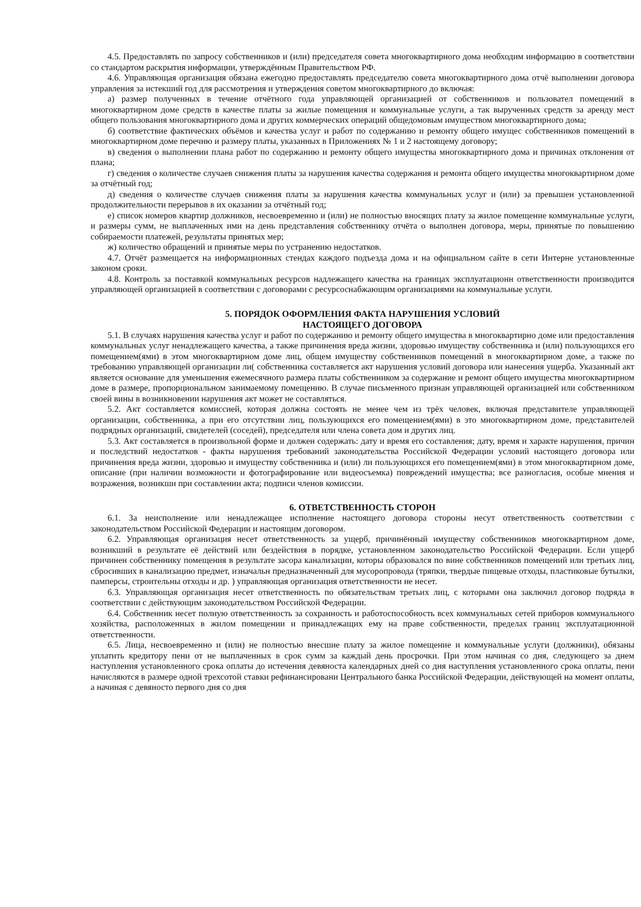4.5. Предоставлять по запросу собственников и (или) председателя совета многоквартирного дома необходим информацию в соответствии со стандартом раскрытия информации, утверждённым Правительством РФ.
4.6. Управляющая организация обязана ежегодно предоставлять председателю совета многоквартирного дома отчё выполнении договора управления за истекший год для рассмотрения и утверждения советом многоквартирного до включая:
а) размер полученных в течение отчётного года управляющей организацией от собственников и пользовател помещений в многоквартирном доме средств в качестве платы за жилые помещения и коммунальные услуги, а так вырученных средств за аренду мест общего пользования многоквартирного дома и других коммерческих операций общедомовым имуществом многоквартирного дома;
б) соответствие фактических объёмов и качества услуг и работ по содержанию и ремонту общего имущес собственников помещений в многоквартирном доме перечню и размеру платы, указанных в Приложениях № 1 и 2 настоящему договору;
в) сведения о выполнении плана работ по содержанию и ремонту общего имущества многоквартирного дома и причинах отклонения от плана;
г) сведения о количестве случаев снижения платы за нарушения качества содержания и ремонта общего имущества многоквартирном доме за отчётный год;
д) сведения о количестве случаев снижения платы за нарушения качества коммунальных услуг и (или) за превышен установленной продолжительности перерывов в их оказании за отчётный год;
е) список номеров квартир должников, несвоевременно и (или) не полностью вносящих плату за жилое помещение коммунальные услуги, и размеры сумм, не выплаченных ими на день представления собственнику отчёта о выполнен договора, меры, принятые по повышению собираемости платежей, результаты принятых мер;
ж) количество обращений и принятые меры по устранению недостатков.
4.7. Отчёт размещается на информационных стендах каждого подъезда дома и на официальном сайте в сети Интерне установленные законом сроки.
4.8. Контроль за поставкой коммунальных ресурсов надлежащего качества на границах эксплуатационн ответственности производится управляющей организацией в соответствии с договорами с ресурсоснабжающим организациями на коммунальные услуги.
5. ПОРЯДОК ОФОРМЛЕНИЯ ФАКТА НАРУШЕНИЯ УСЛОВИЙ
НАСТОЯЩЕГО ДОГОВОРА
5.1. В случаях нарушения качества услуг и работ по содержанию и ремонту общего имущества в многоквартирно доме или предоставления коммунальных услуг ненадлежащего качества, а также причинения вреда жизни, здоровью имуществу собственника и (или) пользующихся его помещением(ями) в этом многоквартирном доме лиц, общем имуществу собственников помещений в многоквартирном доме, а также по требованию управляющей организации ли( собственника составляется акт нарушения условий договора или нанесения ущерба. Указанный акт является основание для уменьшения ежемесячного размера платы собственником за содержание и ремонт общего имущества многоквартирном доме в размере, пропорциональном занимаемому помещению. В случае письменного признан управляющей организацией или собственником своей вины в возникновении нарушения акт может не составляться.
5.2. Акт составляется комиссией, которая должна состоять не менее чем из трёх человек, включая представителе управляющей организации, собственника, а при его отсутствии лиц, пользующихся его помещением(ями) в это многоквартирном доме, представителей подрядных организаций, свидетелей (соседей), председателя или члена совета дом и других лиц.
5.3. Акт составляется в произвольной форме и должен содержать: дату и время его составления; дату, время и характе нарушения, причин и последствий недостатков - факты нарушения требований законодательства Российской Федерации условий настоящего договора или причинения вреда жизни, здоровью и имуществу собственника и (или) ли пользующихся его помещением(ями) в этом многоквартирном доме, описание (при наличии возможности и фотографирование или видеосъемка) повреждений имущества; все разногласия, особые мнения и возражения, возникши при составлении акта; подписи членов комиссии.
6. ОТВЕТСТВЕННОСТЬ СТОРОН
6.1. За неисполнение или ненадлежащее исполнение настоящего договора стороны несут ответственность соответствии с законодательством Российской Федерации и настоящим договором.
6.2. Управляющая организация несет ответственность за ущерб, причинённый имуществу собственников многоквартирном доме, возникший в результате её действий или бездействия в порядке, установленном законодательство Российской Федерации. Если ущерб причинен собственнику помещения в результате засора канализации, которы образовался по вине собственников помещений или третьих лиц, сбросивших в канализацию предмет, изначальн предназначенный для мусоропровода (тряпки, твердые пищевые отходы, пластиковые бутылки, памперсы, строительны отходы и др. ) управляющая организация ответственности не несет.
6.3. Управляющая организация несет ответственность по обязательствам третьих лиц, с которыми она заключил договор подряда в соответствии с действующим законодательством Российской Федерации.
6.4. Собственник несет полную ответственность за сохранность и работоспособность всех коммунальных сетей приборов коммунального хозяйства, расположенных в жилом помещении и принадлежащих ему на праве собственности, пределах границ эксплуатационной ответственности.
6.5. Лица, несвоевременно и (или) не полностью внесшие плату за жилое помещение и коммунальные услуги (должники), обязаны уплатить кредитору пени от не выплаченных в срок сумм за каждый день просрочки. При этом начиная со дня, следующего за днем наступления установленного срока оплаты до истечения девяноста календарных дней со дня наступления установленного срока оплаты, пени начисляются в размере одной трехсотой ставки рефинансировани Центрального банка Российской Федерации, действующей на момент оплаты, а начиная с девяносто первого дня со дня